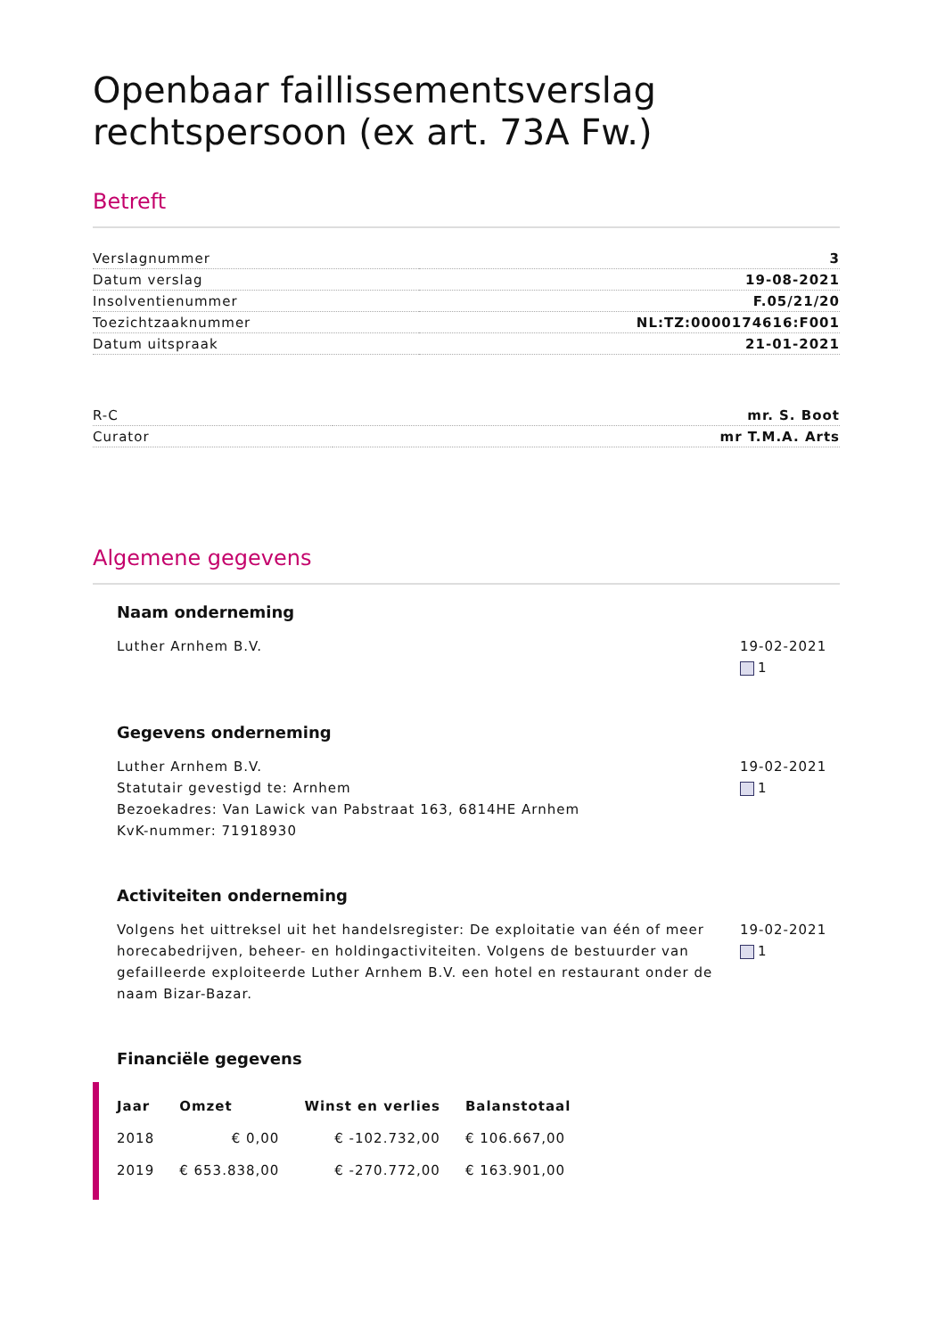Openbaar faillissementsverslag rechtspersoon (ex art. 73A Fw.)
Betreft
| Verslagnummer | 3 |
| Datum verslag | 19-08-2021 |
| Insolventienummer | F.05/21/20 |
| Toezichtzaaknummer | NL:TZ:0000174616:F001 |
| Datum uitspraak | 21-01-2021 |
| R-C | mr. S. Boot |
| Curator | mr T.M.A. Arts |
Algemene gegevens
Naam onderneming
Luther Arnhem B.V. 19-02-2021
1
Gegevens onderneming
Luther Arnhem B.V.
Statutair gevestigd te: Arnhem
Bezoekadres: Van Lawick van Pabstraat 163, 6814HE Arnhem
KvK-nummer: 71918930
19-02-2021
1
Activiteiten onderneming
Volgens het uittreksel uit het handelsregister: De exploitatie van één of meer horecabedrijven, beheer- en holdingactiviteiten. Volgens de bestuurder van gefailleerde exploiteerde Luther Arnhem B.V. een hotel en restaurant onder de naam Bizar-Bazar.
19-02-2021
1
Financiële gegevens
| Jaar | Omzet | Winst en verlies | Balanstotaal |
| --- | --- | --- | --- |
| 2018 | € 0,00 | € -102.732,00 | € 106.667,00 |
| 2019 | € 653.838,00 | € -270.772,00 | € 163.901,00 |